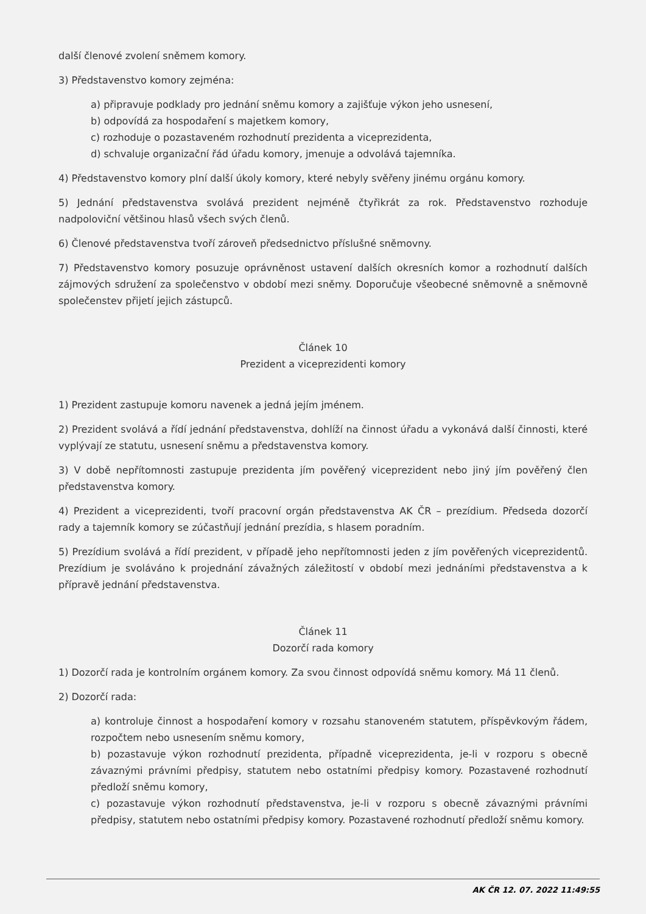další členové zvolení sněmem komory.
3) Představenstvo komory zejména:
a) připravuje podklady pro jednání sněmu komory a zajišťuje výkon jeho usnesení,
b) odpovídá za hospodaření s majetkem komory,
c) rozhoduje o pozastaveném rozhodnutí prezidenta a viceprezidenta,
d) schvaluje organizační řád úřadu komory, jmenuje a odvolává tajemníka.
4) Představenstvo komory plní další úkoly komory, které nebyly svěřeny jinému orgánu komory.
5) Jednání představenstva svolává prezident nejméně čtyřikrát za rok. Představenstvo rozhoduje nadpoloviční většinou hlasů všech svých členů.
6) Členové představenstva tvoří zároveň předsednictvo příslušné sněmovny.
7) Představenstvo komory posuzuje oprávněnost ustavení dalších okresních komor a rozhodnutí dalších zájmových sdružení za společenstvo v období mezi sněmy. Doporučuje všeobecné sněmovně a sněmovně společenstev přijetí jejich zástupců.
Článek 10
Prezident a viceprezidenti komory
1) Prezident zastupuje komoru navenek a jedná jejím jménem.
2) Prezident svolává a řídí jednání představenstva, dohlíží na činnost úřadu a vykonává další činnosti, které vyplývají ze statutu, usnesení sněmu a představenstva komory.
3) V době nepřítomnosti zastupuje prezidenta jím pověřený viceprezident nebo jiný jím pověřený člen představenstva komory.
4) Prezident a viceprezidenti, tvoří pracovní orgán představenstva AK ČR – prezídium. Předseda dozorčí rady a tajemník komory se zúčastňují jednání prezídia, s hlasem poradním.
5) Prezídium svolává a řídí prezident, v případě jeho nepřítomnosti jeden z jím pověřených viceprezidentů. Prezídium je svoláváno k projednání závažných záležitostí v období mezi jednáními představenstva a k přípravě jednání představenstva.
Článek 11
Dozorčí rada komory
1) Dozorčí rada je kontrolním orgánem komory. Za svou činnost odpovídá sněmu komory. Má 11 členů.
2) Dozorčí rada:
a) kontroluje činnost a hospodaření komory v rozsahu stanoveném statutem, příspěvkovým řádem, rozpočtem nebo usnesením sněmu komory,
b) pozastavuje výkon rozhodnutí prezidenta, případně viceprezidenta, je-li v rozporu s obecně závaznými právními předpisy, statutem nebo ostatními předpisy komory. Pozastavené rozhodnutí předloží sněmu komory,
c) pozastavuje výkon rozhodnutí představenstva, je-li v rozporu s obecně závaznými právními předpisy, statutem nebo ostatními předpisy komory. Pozastavené rozhodnutí předloží sněmu komory.
AK ČR 12. 07. 2022 11:49:55